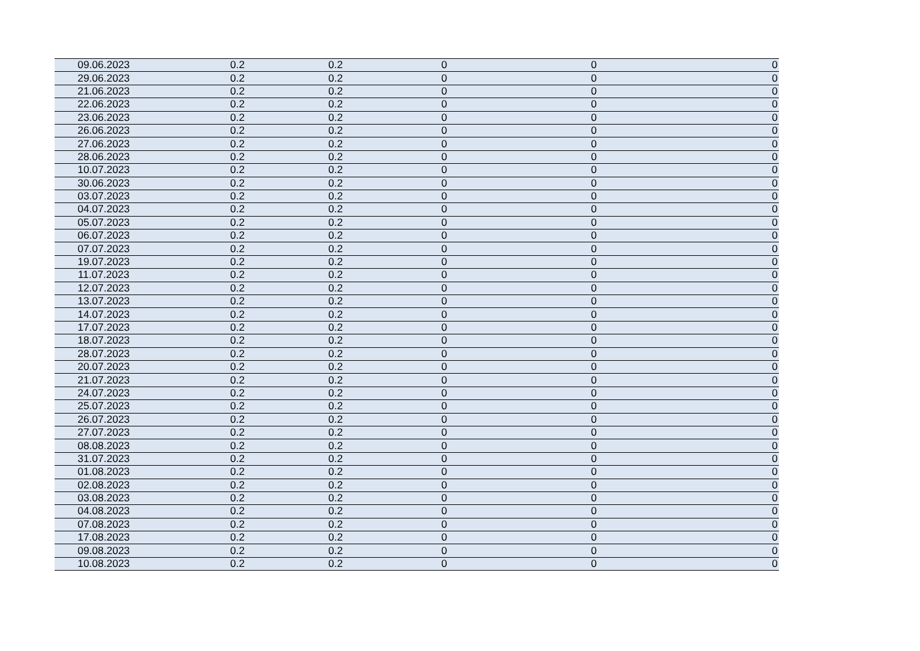| 09.06.2023 | 0.2 | 0.2 | 0 | 0 | 0 |
| 29.06.2023 | 0.2 | 0.2 | 0 | 0 | 0 |
| 21.06.2023 | 0.2 | 0.2 | 0 | 0 | 0 |
| 22.06.2023 | 0.2 | 0.2 | 0 | 0 | 0 |
| 23.06.2023 | 0.2 | 0.2 | 0 | 0 | 0 |
| 26.06.2023 | 0.2 | 0.2 | 0 | 0 | 0 |
| 27.06.2023 | 0.2 | 0.2 | 0 | 0 | 0 |
| 28.06.2023 | 0.2 | 0.2 | 0 | 0 | 0 |
| 10.07.2023 | 0.2 | 0.2 | 0 | 0 | 0 |
| 30.06.2023 | 0.2 | 0.2 | 0 | 0 | 0 |
| 03.07.2023 | 0.2 | 0.2 | 0 | 0 | 0 |
| 04.07.2023 | 0.2 | 0.2 | 0 | 0 | 0 |
| 05.07.2023 | 0.2 | 0.2 | 0 | 0 | 0 |
| 06.07.2023 | 0.2 | 0.2 | 0 | 0 | 0 |
| 07.07.2023 | 0.2 | 0.2 | 0 | 0 | 0 |
| 19.07.2023 | 0.2 | 0.2 | 0 | 0 | 0 |
| 11.07.2023 | 0.2 | 0.2 | 0 | 0 | 0 |
| 12.07.2023 | 0.2 | 0.2 | 0 | 0 | 0 |
| 13.07.2023 | 0.2 | 0.2 | 0 | 0 | 0 |
| 14.07.2023 | 0.2 | 0.2 | 0 | 0 | 0 |
| 17.07.2023 | 0.2 | 0.2 | 0 | 0 | 0 |
| 18.07.2023 | 0.2 | 0.2 | 0 | 0 | 0 |
| 28.07.2023 | 0.2 | 0.2 | 0 | 0 | 0 |
| 20.07.2023 | 0.2 | 0.2 | 0 | 0 | 0 |
| 21.07.2023 | 0.2 | 0.2 | 0 | 0 | 0 |
| 24.07.2023 | 0.2 | 0.2 | 0 | 0 | 0 |
| 25.07.2023 | 0.2 | 0.2 | 0 | 0 | 0 |
| 26.07.2023 | 0.2 | 0.2 | 0 | 0 | 0 |
| 27.07.2023 | 0.2 | 0.2 | 0 | 0 | 0 |
| 08.08.2023 | 0.2 | 0.2 | 0 | 0 | 0 |
| 31.07.2023 | 0.2 | 0.2 | 0 | 0 | 0 |
| 01.08.2023 | 0.2 | 0.2 | 0 | 0 | 0 |
| 02.08.2023 | 0.2 | 0.2 | 0 | 0 | 0 |
| 03.08.2023 | 0.2 | 0.2 | 0 | 0 | 0 |
| 04.08.2023 | 0.2 | 0.2 | 0 | 0 | 0 |
| 07.08.2023 | 0.2 | 0.2 | 0 | 0 | 0 |
| 17.08.2023 | 0.2 | 0.2 | 0 | 0 | 0 |
| 09.08.2023 | 0.2 | 0.2 | 0 | 0 | 0 |
| 10.08.2023 | 0.2 | 0.2 | 0 | 0 | 0 |